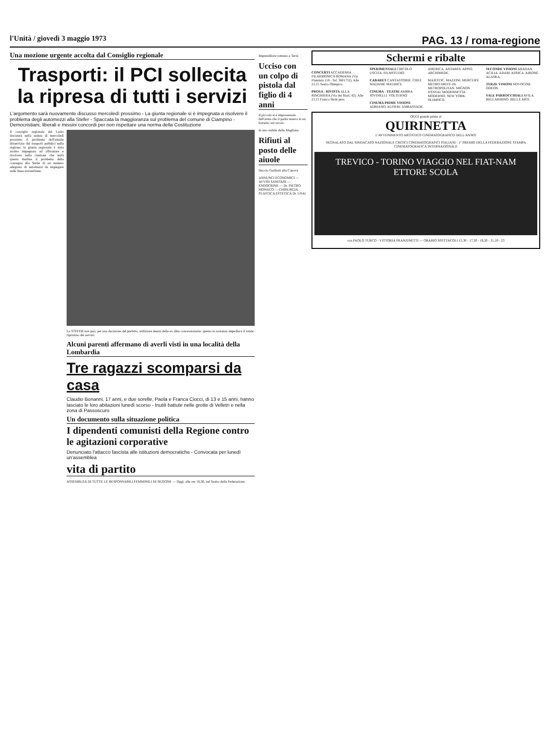l'Unità / giovedì 3 maggio 1973 PAG. 13 / roma-regione
Una mozione urgente accolta dal Consiglio regionale
Trasporti: il PCI sollecita la ripresa di tutti i servizi
L'argomento sarà nuovamente discusso mercoledì prossimo - La giunta regionale si è impegnata a risolvere il problema degli automezzi alla Stefer - Spaccata la maggioranza sul problema del comune di Ciampino - Democristiani, liberali e missini concordi per non rispettare una norma della Costituzione
Il consiglio regionale del Lazio discuterà nella seduta di mercoledì prossimo il problema dell'attuale disservizio dei trasporti pubblici nella regione; la giunta regionale è stata inoltre impegnata ad affrontare e risolvere nella riunione che terrà questa mattina il problema della consegna alla Stefer di un numero adeguato di automezzi da impiegare sulle linee extraurbane.
La STEFER non può, per una decisione del prefetto, utilizzare mezzi delle ex ditte concessionarie: questo in sostanza impedisce il totale ripristino dei servizi.
Alcuni parenti affermano di averli visti in una località della Lombardia
Tre ragazzi scomparsi da casa
Claudio Bonanni, 17 anni, e due sorelle, Paola e Franca Ciocci, di 13 e 15 anni, hanno lasciato le loro abitazioni lunedì scorso - Inutili battute nelle grotte di Velletri e nella zona di Passoscuro
Un documento sulla situazione politica
I dipendenti comunisti della Regione contro le agitazioni corporative
Denunciato l'attacco fascista alle istituzioni democratiche - Convocata per lunedì un'assemblea
vita di partito
ASSEMBLEA DI TUTTE LE RESPONSABILI FEMMINILI DI SEZIONE — Oggi, alle ore 16,30, nel Teatro della Federazione.
Imprenditore romano a Terni
Ucciso con un colpo di pistola dal figlio di 4 anni
Il piccolo si è impossessato dell'arma che il padre teneva in un borsetto sul tavolo
In uno stabile della Magliana
Rifiuti al posto delle aiuole
Duccio Guillotti alla Canova
ANNUNCI ECONOMICI — AVVISI SANITARI — ENDOCRINE — Dr. PIETRO MONACO — CHIRURGIA PLASTICA ESTETICA Dr. USAI
Schermi e ribalte
CONCERTI ACCADEMIA FILARMONICA ROMANA (Via Flaminia 118 - Tel. 3601752). Alle 21,15 Teatro Olimpico.
PROSA - RIVISTA ALLA RINGHIERA (Via dei Riari, 82). Alle 21,15 Franco Molè pres.
SPERIMENTALI CIRCOLO USCITA. FILMSTUDIO.
CABARET CANTASTORIE. CHEZ MADAME MAURICE.
CINEMA - TEATRI AMBRA JOVINELLI. VOLTURNO.
CINEMA PRIME VISIONI ADRIANO. ALFIERI. AMBASSADE. AMERICA. ANTARES. APPIO. ARCHIMEDE.
MAJESTIC. MAZZINI. MERCURY. METRO DRIVE-IN. METROPOLITAN. MIGNON D'ESSAI. MODERNETTA. MODERNO. NEW YORK. OLIMPICO.
SECONDE VISIONI ABADAN. ACILIA. ADAM. AFRICA. AIRONE. ALASKA.
TERZE VISIONI NOVOCINE. ODEON.
SALE PARROCCHIALI AVILA. BELLARMINO. BELLE ARTI.
OGGI grande prima al
QUIRINETTA
L'AVVENIMENTO ARTISTICO CINEMATOGRAFICO DELL'ANNO!
SEGNALATO DAL SINDACATO NAZIONALE CRITICI CINEMATOGRAFICI ITALIANI - 1° PREMIO DELLA FEDERAZIONE STAMPA CINEMATOGRAFICA INTERNAZIONALE
TREVICO - TORINO VIAGGIO NEL FIAT-NAM
ETTORE SCOLA
con PAOLO TURCO - VITTORIA FRANZINETTI — ORARIO SPETTACOLI 15,30 - 17,30 - 19,20 - 21,10 - 23